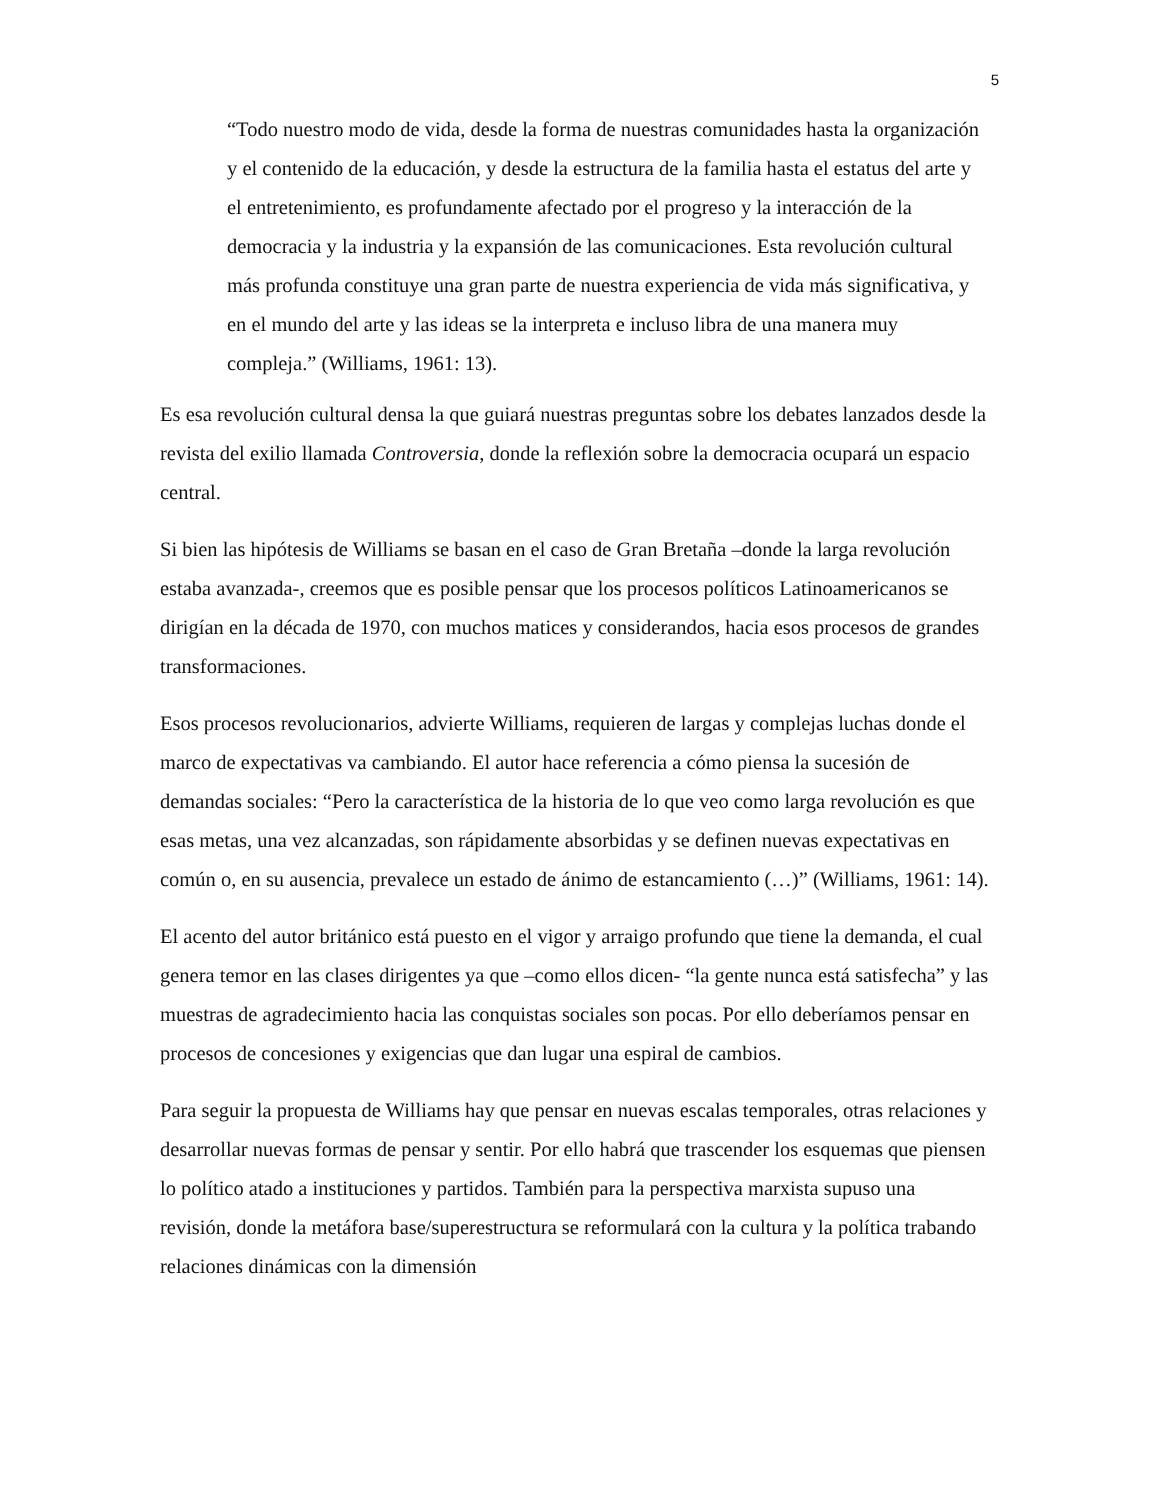5
“Todo nuestro modo de vida, desde la forma de nuestras comunidades hasta la organización y el contenido de la educación, y desde la estructura de la familia hasta el estatus del arte y el entretenimiento, es profundamente afectado por el progreso y la interacción de la democracia y la industria y la expansión de las comunicaciones. Esta revolución cultural más profunda constituye una gran parte de nuestra experiencia de vida más significativa, y en el mundo del arte y las ideas se la interpreta e incluso libra de una manera muy compleja.” (Williams, 1961: 13).
Es esa revolución cultural densa la que guiará nuestras preguntas sobre los debates lanzados desde la revista del exilio llamada Controversia, donde la reflexión sobre la democracia ocupará un espacio central.
Si bien las hipótesis de Williams se basan en el caso de Gran Bretaña –donde la larga revolución estaba avanzada-, creemos que es posible pensar que los procesos políticos Latinoamericanos se dirigían en la década de 1970, con muchos matices y considerandos, hacia esos procesos de grandes transformaciones.
Esos procesos revolucionarios, advierte Williams, requieren de largas y complejas luchas donde el marco de expectativas va cambiando. El autor hace referencia a cómo piensa la sucesión de demandas sociales: “Pero la característica de la historia de lo que veo como larga revolución es que esas metas, una vez alcanzadas, son rápidamente absorbidas y se definen nuevas expectativas en común o, en su ausencia, prevalece un estado de ánimo de estancamiento (…)” (Williams, 1961: 14).
El acento del autor británico está puesto en el vigor y arraigo profundo que tiene la demanda, el cual genera temor en las clases dirigentes ya que –como ellos dicen- “la gente nunca está satisfecha” y las muestras de agradecimiento hacia las conquistas sociales son pocas. Por ello deberíamos pensar en procesos de concesiones y exigencias que dan lugar una espiral de cambios.
Para seguir la propuesta de Williams hay que pensar en nuevas escalas temporales, otras relaciones y desarrollar nuevas formas de pensar y sentir. Por ello habrá que trascender los esquemas que piensen lo político atado a instituciones y partidos. También para la perspectiva marxista supuso una revisión, donde la metáfora base/superestructura se reformulará con la cultura y la política trabando relaciones dinámicas con la dimensión